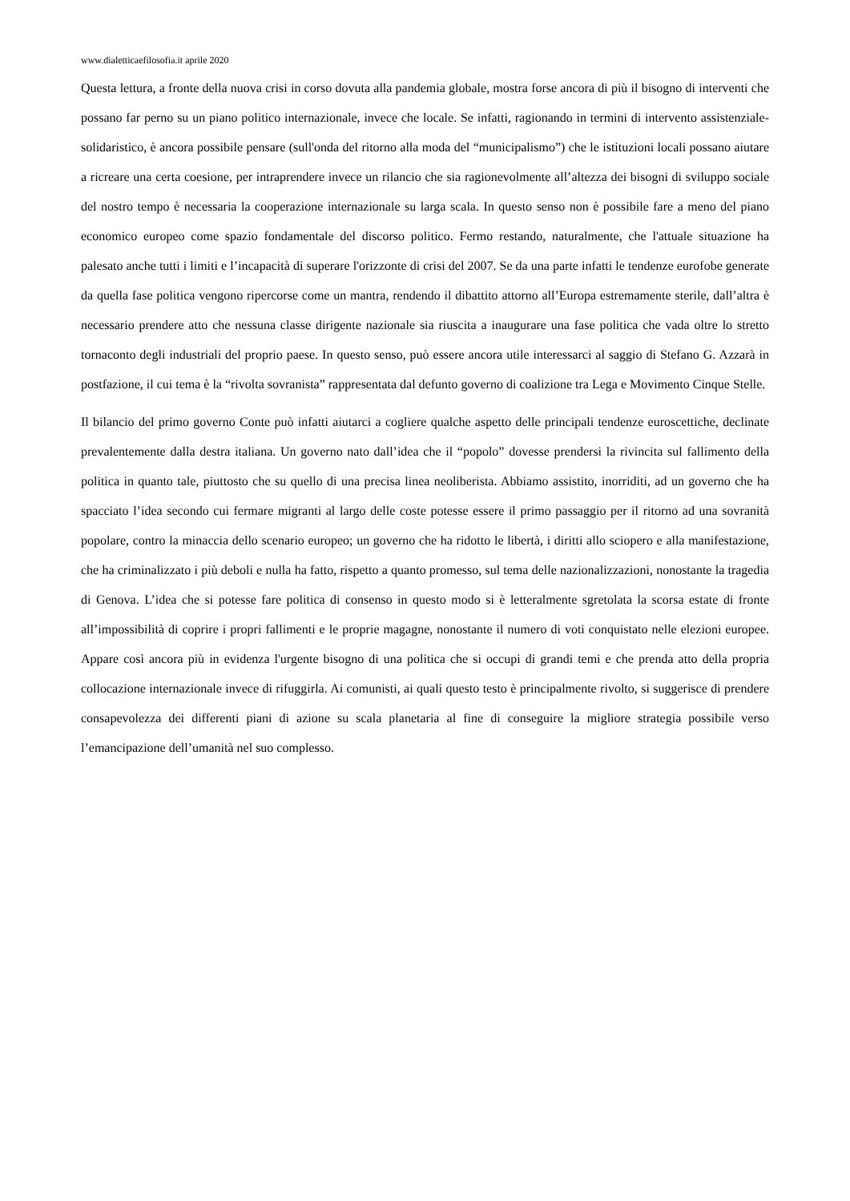www.dialetticaefilosofia.it aprile 2020
Questa lettura, a fronte della nuova crisi in corso dovuta alla pandemia globale, mostra forse ancora di più il bisogno di interventi che possano far perno su un piano politico internazionale, invece che locale. Se infatti, ragionando in termini di intervento assistenziale-solidaristico, è ancora possibile pensare (sull'onda del ritorno alla moda del “municipalismo”) che le istituzioni locali possano aiutare a ricreare una certa coesione, per intraprendere invece un rilancio che sia ragionevolmente all’altezza dei bisogni di sviluppo sociale del nostro tempo è necessaria la cooperazione internazionale su larga scala. In questo senso non è possibile fare a meno del piano economico europeo come spazio fondamentale del discorso politico. Fermo restando, naturalmente, che l'attuale situazione ha palesato anche tutti i limiti e l’incapacità di superare l'orizzonte di crisi del 2007. Se da una parte infatti le tendenze eurofobe generate da quella fase politica vengono ripercorse come un mantra, rendendo il dibattito attorno all’Europa estremamente sterile, dall’altra è necessario prendere atto che nessuna classe dirigente nazionale sia riuscita a inaugurare una fase politica che vada oltre lo stretto tornaconto degli industriali del proprio paese. In questo senso, può essere ancora utile interessarci al saggio di Stefano G. Azzarà in postfazione, il cui tema è la “rivolta sovranista” rappresentata dal defunto governo di coalizione tra Lega e Movimento Cinque Stelle.
Il bilancio del primo governo Conte può infatti aiutarci a cogliere qualche aspetto delle principali tendenze euroscettiche, declinate prevalentemente dalla destra italiana. Un governo nato dall’idea che il “popolo” dovesse prendersi la rivincita sul fallimento della politica in quanto tale, piuttosto che su quello di una precisa linea neoliberista. Abbiamo assistito, inorriditi, ad un governo che ha spacciato l’idea secondo cui fermare migranti al largo delle coste potesse essere il primo passaggio per il ritorno ad una sovranità popolare, contro la minaccia dello scenario europeo; un governo che ha ridotto le libertà, i diritti allo sciopero e alla manifestazione, che ha criminalizzato i più deboli e nulla ha fatto, rispetto a quanto promesso, sul tema delle nazionalizzazioni, nonostante la tragedia di Genova. L’idea che si potesse fare politica di consenso in questo modo si è letteralmente sgretolata la scorsa estate di fronte all’impossibilità di coprire i propri fallimenti e le proprie magagne, nonostante il numero di voti conquistato nelle elezioni europee. Appare così ancora più in evidenza l'urgente bisogno di una politica che si occupi di grandi temi e che prenda atto della propria collocazione internazionale invece di rifuggirla. Ai comunisti, ai quali questo testo è principalmente rivolto, si suggerisce di prendere consapevolezza dei differenti piani di azione su scala planetaria al fine di conseguire la migliore strategia possibile verso l’emancipazione dell’umanità nel suo complesso.